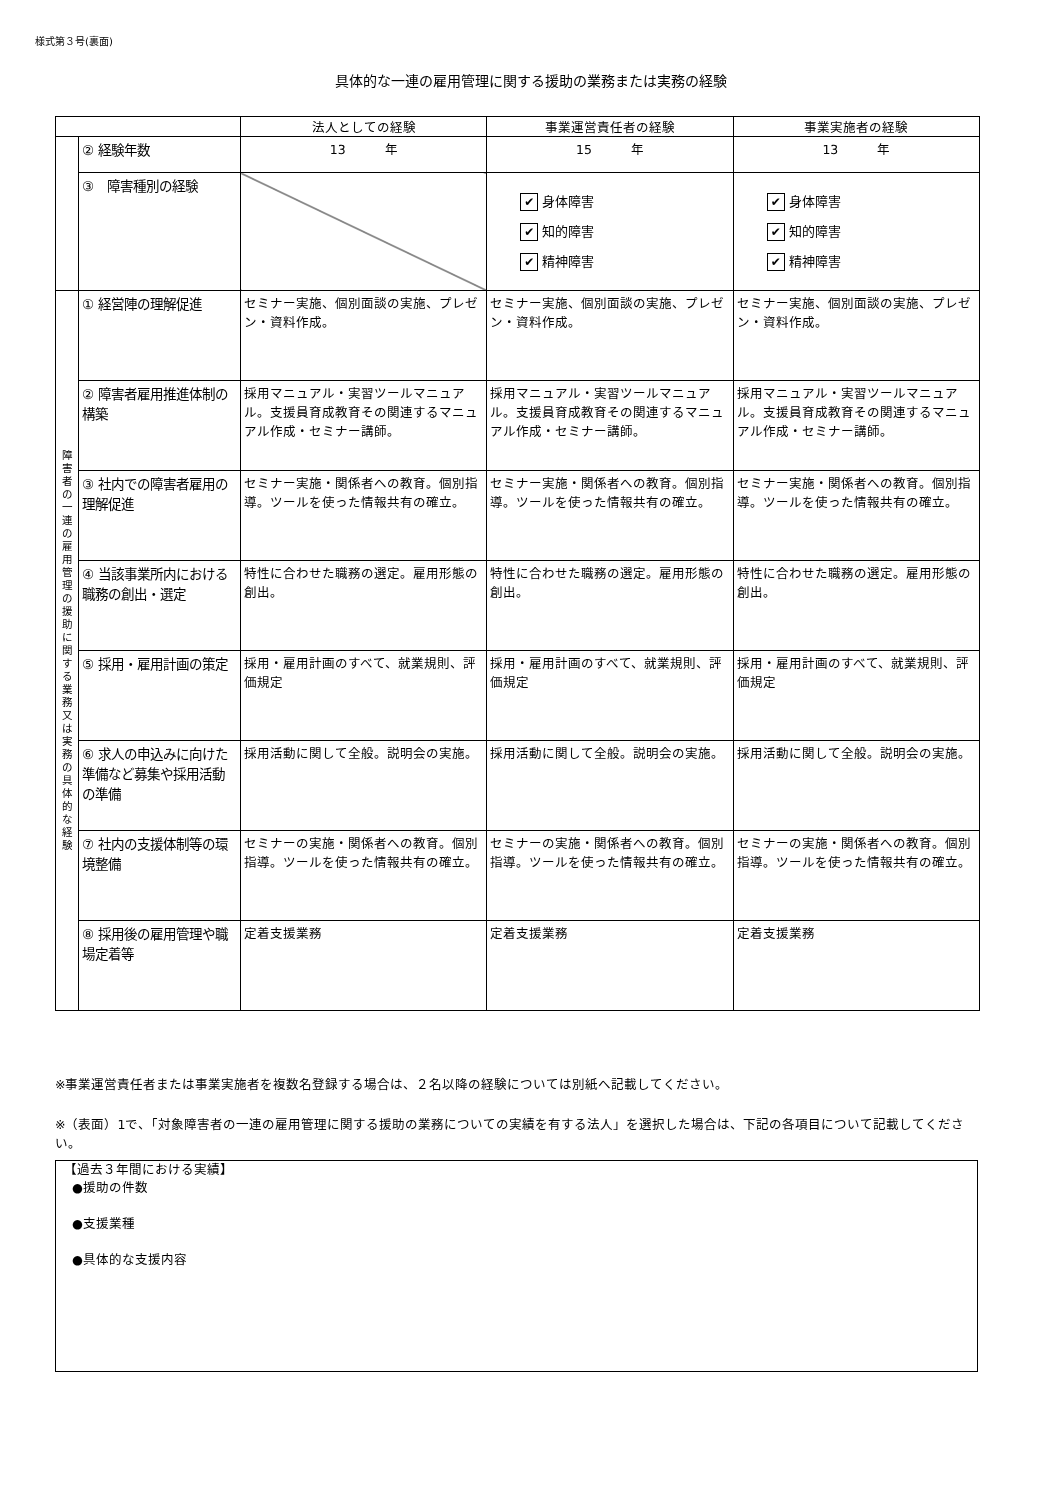様式第３号(裏面)
具体的な一連の雇用管理に関する援助の業務または実務の経験
| | | 法人としての経験 | 事業運営責任者の経験 | 事業実施者の経験 |
| --- | --- | --- | --- | --- |
| | ② 経験年数 | 13 年 | 15 年 | 13 年 |
| | ③ 障害種別の経験 | | ✔ 身体障害 ✔ 知的障害 ✔ 精神障害 | ✔ 身体障害 ✔ 知的障害 ✔ 精神障害 |
| 障 害 者 の 一 連 の 雇 用 管 理 の 援 助 に 関 す る 業 務 又 は 実 務 の 具 体 的 な 経 験 | ① 経営陣の理解促進 | セミナー実施、個別面談の実施、プレゼン・資料作成。 | セミナー実施、個別面談の実施、プレゼン・資料作成。 | セミナー実施、個別面談の実施、プレゼン・資料作成。 |
| | ② 障害者雇用推進体制の構築 | 採用マニュアル・実習ツールマニュアル。支援員育成教育その関連するマニュアル作成・セミナー講師。 | 採用マニュアル・実習ツールマニュアル。支援員育成教育その関連するマニュアル作成・セミナー講師。 | 採用マニュアル・実習ツールマニュアル。支援員育成教育その関連するマニュアル作成・セミナー講師。 |
| | ③ 社内での障害者雇用の理解促進 | セミナー実施・関係者への教育。個別指導。ツールを使った情報共有の確立。 | セミナー実施・関係者への教育。個別指導。ツールを使った情報共有の確立。 | セミナー実施・関係者への教育。個別指導。ツールを使った情報共有の確立。 |
| | ④ 当該事業所内における職務の創出・選定 | 特性に合わせた職務の選定。雇用形態の創出。 | 特性に合わせた職務の選定。雇用形態の創出。 | 特性に合わせた職務の選定。雇用形態の創出。 |
| | ⑤ 採用・雇用計画の策定 | 採用・雇用計画のすべて、就業規則、評価規定 | 採用・雇用計画のすべて、就業規則、評価規定 | 採用・雇用計画のすべて、就業規則、評価規定 |
| | ⑥ 求人の申込みに向けた準備など募集や採用活動の準備 | 採用活動に関して全般。説明会の実施。 | 採用活動に関して全般。説明会の実施。 | 採用活動に関して全般。説明会の実施。 |
| | ⑦ 社内の支援体制等の環境整備 | セミナーの実施・関係者への教育。個別指導。ツールを使った情報共有の確立。 | セミナーの実施・関係者への教育。個別指導。ツールを使った情報共有の確立。 | セミナーの実施・関係者への教育。個別指導。ツールを使った情報共有の確立。 |
| | ⑧ 採用後の雇用管理や職場定着等 | 定着支援業務 | 定着支援業務 | 定着支援業務 |
※事業運営責任者または事業実施者を複数名登録する場合は、２名以降の経験については別紙へ記載してください。
※（表面）1で、「対象障害者の一連の雇用管理に関する援助の業務についての実績を有する法人」を選択した場合は、下記の各項目について記載してください。
【過去３年間における実績】
●援助の件数
●支援業種
●具体的な支援内容